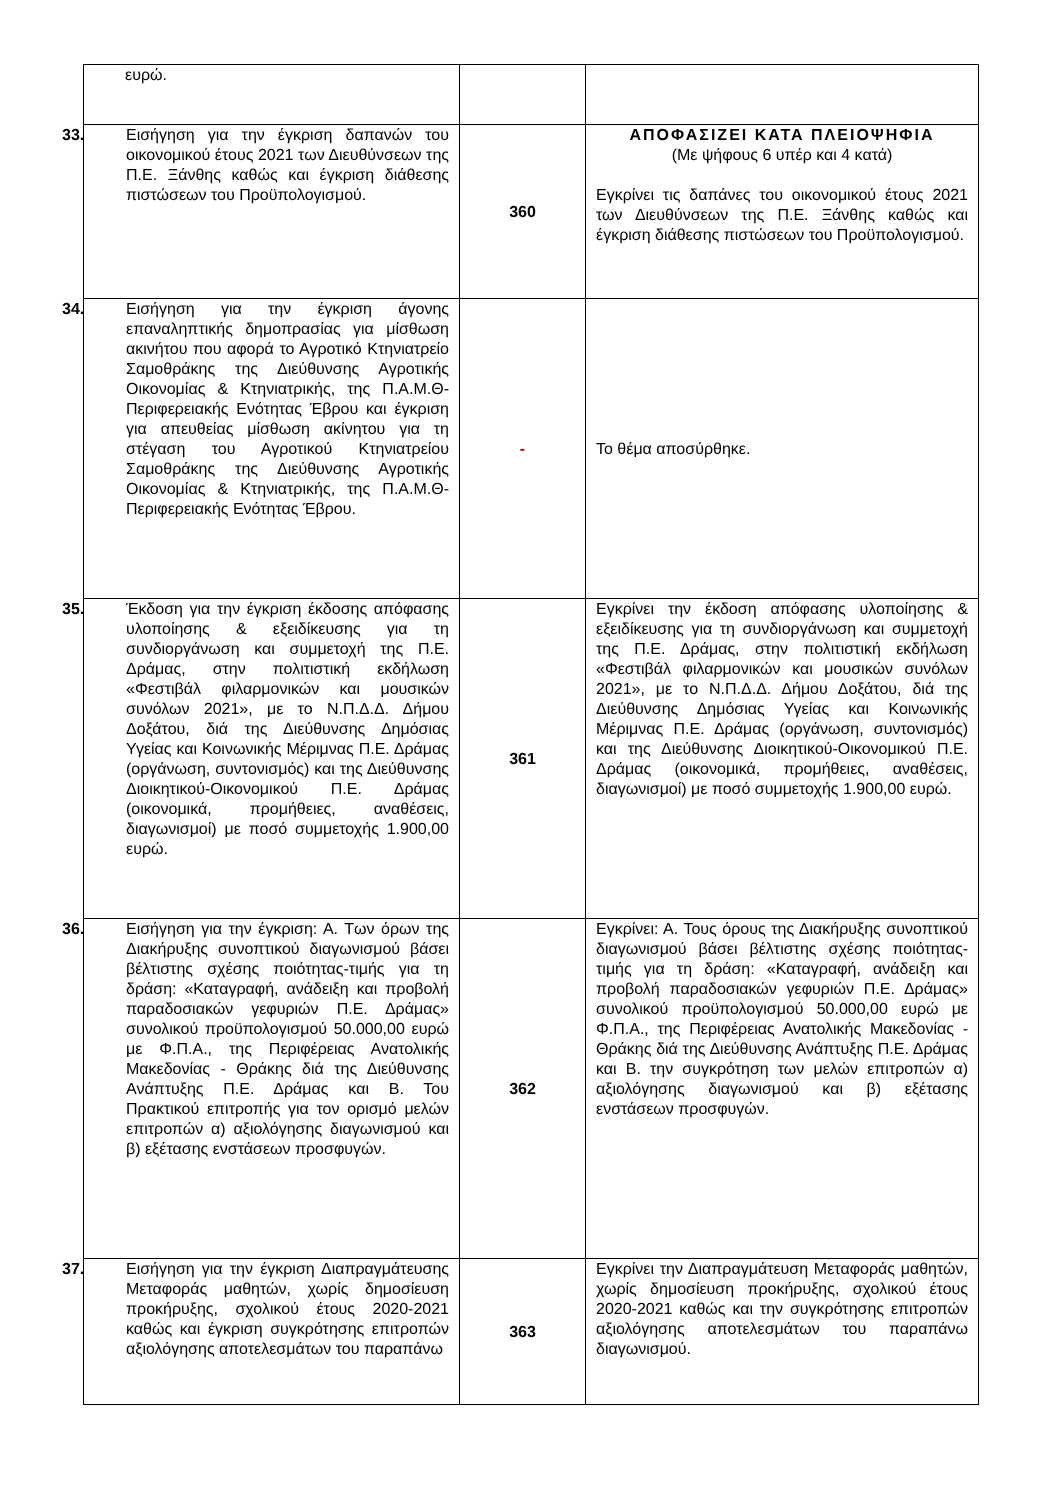| ευρώ. | | |
| 33. Εισήγηση για την έγκριση δαπανών του οικονομικού έτους 2021 των Διευθύνσεων της Π.Ε. Ξάνθης καθώς και έγκριση διάθεσης πιστώσεων του Προϋπολογισμού. | 360 | ΑΠΟΦΑΣΙΖΕΙ ΚΑΤΑ ΠΛΕΙΟΨΗΦΙΑ (Με ψήφους 6 υπέρ και 4 κατά) Εγκρίνει τις δαπάνες του οικονομικού έτους 2021 των Διευθύνσεων της Π.Ε. Ξάνθης καθώς και έγκριση διάθεσης πιστώσεων του Προϋπολογισμού. |
| 34. Εισήγηση για την έγκριση άγονης επαναληπτικής δημοπρασίας για μίσθωση ακινήτου που αφορά το Αγροτικό Κτηνιατρείο Σαμοθράκης της Διεύθυνσης Αγροτικής Οικονομίας & Κτηνιατρικής, της Π.Α.Μ.Θ- Περιφερειακής Ενότητας Έβρου και έγκριση για απευθείας μίσθωση ακίνητου για τη στέγαση του Αγροτικού Κτηνιατρείου Σαμοθράκης της Διεύθυνσης Αγροτικής Οικονομίας & Κτηνιατρικής, της Π.Α.Μ.Θ- Περιφερειακής Ενότητας Έβρου. | - | Το θέμα αποσύρθηκε. |
| 35. Έκδοση για την έγκριση έκδοσης απόφασης υλοποίησης & εξειδίκευσης για τη συνδιοργάνωση και συμμετοχή της Π.Ε. Δράμας, στην πολιτιστική εκδήλωση «Φεστιβάλ φιλαρμονικών και μουσικών συνόλων 2021», με το Ν.Π.Δ.Δ. Δήμου Δοξάτου, διά της Διεύθυνσης Δημόσιας Υγείας και Κοινωνικής Μέριμνας Π.Ε. Δράμας (οργάνωση, συντονισμός) και της Διεύθυνσης Διοικητικού-Οικονομικού Π.Ε. Δράμας (οικονομικά, προμήθειες, αναθέσεις, διαγωνισμοί) με ποσό συμμετοχής 1.900,00 ευρώ. | 361 | Εγκρίνει την έκδοση απόφασης υλοποίησης & εξειδίκευσης για τη συνδιοργάνωση και συμμετοχή της Π.Ε. Δράμας, στην πολιτιστική εκδήλωση «Φεστιβάλ φιλαρμονικών και μουσικών συνόλων 2021», με το Ν.Π.Δ.Δ. Δήμου Δοξάτου, διά της Διεύθυνσης Δημόσιας Υγείας και Κοινωνικής Μέριμνας Π.Ε. Δράμας (οργάνωση, συντονισμός) και της Διεύθυνσης Διοικητικού-Οικονομικού Π.Ε. Δράμας (οικονομικά, προμήθειες, αναθέσεις, διαγωνισμοί) με ποσό συμμετοχής 1.900,00 ευρώ. |
| 36. Εισήγηση για την έγκριση: Α. Των όρων της Διακήρυξης συνοπτικού διαγωνισμού βάσει βέλτιστης σχέσης ποιότητας-τιμής για τη δράση: «Καταγραφή, ανάδειξη και προβολή παραδοσιακών γεφυριών Π.Ε. Δράμας» συνολικού προϋπολογισμού 50.000,00 ευρώ με Φ.Π.Α., της Περιφέρειας Ανατολικής Μακεδονίας - Θράκης διά της Διεύθυνσης Ανάπτυξης Π.Ε. Δράμας και Β. Του Πρακτικού επιτροπής για τον ορισμό μελών επιτροπών α) αξιολόγησης διαγωνισμού και β) εξέτασης ενστάσεων προσφυγών. | 362 | Εγκρίνει: Α. Τους όρους της Διακήρυξης συνοπτικού διαγωνισμού βάσει βέλτιστης σχέσης ποιότητας-τιμής για τη δράση: «Καταγραφή, ανάδειξη και προβολή παραδοσιακών γεφυριών Π.Ε. Δράμας» συνολικού προϋπολογισμού 50.000,00 ευρώ με Φ.Π.Α., της Περιφέρειας Ανατολικής Μακεδονίας - Θράκης διά της Διεύθυνσης Ανάπτυξης Π.Ε. Δράμας και Β. την συγκρότηση των μελών επιτροπών α) αξιολόγησης διαγωνισμού και β) εξέτασης ενστάσεων προσφυγών. |
| 37. Εισήγηση για την έγκριση Διαπραγμάτευσης Μεταφοράς μαθητών, χωρίς δημοσίευση προκήρυξης, σχολικού έτους 2020-2021 καθώς και έγκριση συγκρότησης επιτροπών αξιολόγησης αποτελεσμάτων του παραπάνω | 363 | Εγκρίνει την Διαπραγμάτευση Μεταφοράς μαθητών, χωρίς δημοσίευση προκήρυξης, σχολικού έτους 2020-2021 καθώς και την συγκρότησης επιτροπών αξιολόγησης αποτελεσμάτων του παραπάνω διαγωνισμού. |